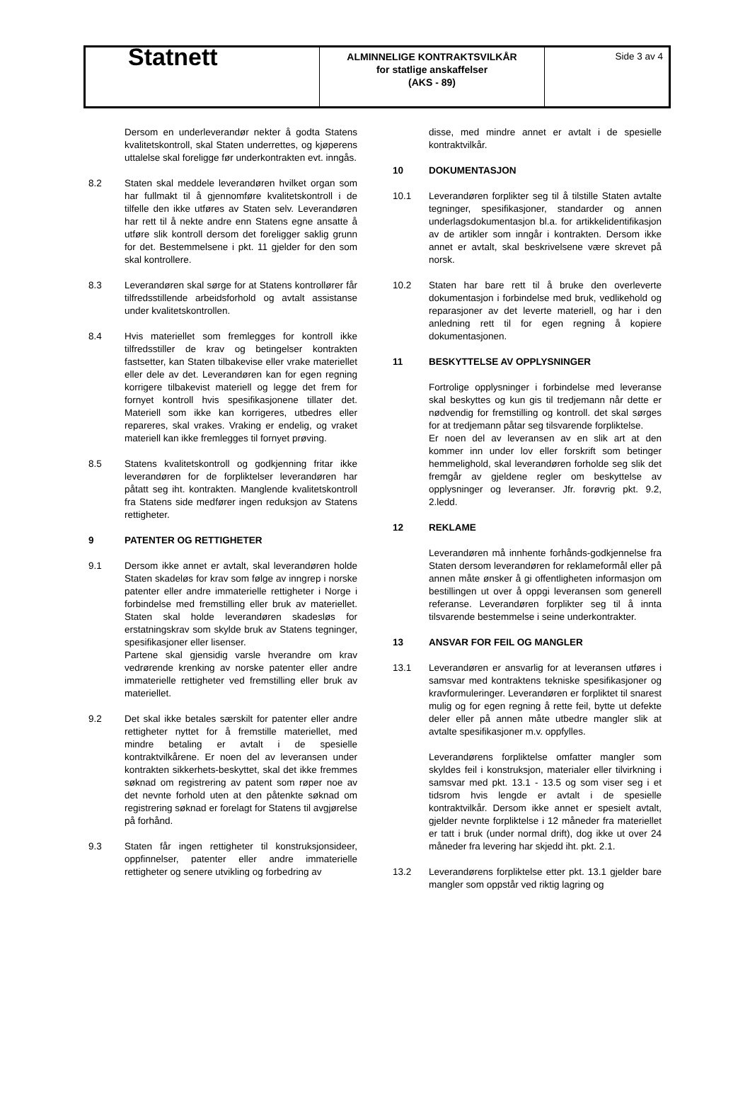| Statnett | ALMINNELIGE KONTRAKTSVILKÅR for statlige anskaffelser (AKS - 89) | Side 3 av 4 |
Dersom en underleverandør nekter å godta Statens kvalitetskontroll, skal Staten underrettes, og kjøperens uttalelse skal foreligge før underkontrakten evt. inngås.
8.2 Staten skal meddele leverandøren hvilket organ som har fullmakt til å gjennomføre kvalitetskontroll i de tilfelle den ikke utføres av Staten selv. Leverandøren har rett til å nekte andre enn Statens egne ansatte å utføre slik kontroll dersom det foreligger saklig grunn for det. Bestemmelsene i pkt. 11 gjelder for den som skal kontrollere.
8.3 Leverandøren skal sørge for at Statens kontrollører får tilfredsstillende arbeidsforhold og avtalt assistanse under kvalitetskontrollen.
8.4 Hvis materiellet som fremlegges for kontroll ikke tilfredsstiller de krav og betingelser kontrakten fastsetter, kan Staten tilbakevise eller vrake materiellet eller dele av det. Leverandøren kan for egen regning korrigere tilbakevist materiell og legge det frem for fornyet kontroll hvis spesifikasjonene tillater det. Materiell som ikke kan korrigeres, utbedres eller repareres, skal vrakes. Vraking er endelig, og vraket materiell kan ikke fremlegges til fornyet prøving.
8.5 Statens kvalitetskontroll og godkjenning fritar ikke leverandøren for de forpliktelser leverandøren har påtatt seg iht. kontrakten. Manglende kvalitetskontroll fra Statens side medfører ingen reduksjon av Statens rettigheter.
9 PATENTER OG RETTIGHETER
9.1 Dersom ikke annet er avtalt, skal leverandøren holde Staten skadeløs for krav som følge av inngrep i norske patenter eller andre immaterielle rettigheter i Norge i forbindelse med fremstilling eller bruk av materiellet. Staten skal holde leverandøren skadesløs for erstatningskrav som skylde bruk av Statens tegninger, spesifikasjoner eller lisenser.
Partene skal gjensidig varsle hverandre om krav vedrørende krenking av norske patenter eller andre immaterielle rettigheter ved fremstilling eller bruk av materiellet.
9.2 Det skal ikke betales særskilt for patenter eller andre rettigheter nyttet for å fremstille materiellet, med mindre betaling er avtalt i de spesielle kontraktvilkårene. Er noen del av leveransen under kontrakten sikkerhets-beskyttet, skal det ikke fremmes søknad om registrering av patent som røper noe av det nevnte forhold uten at den påtenkte søknad om registrering søknad er forelagt for Statens til avgjørelse på forhånd.
9.3 Staten får ingen rettigheter til konstruksjonsideer, oppfinnelser, patenter eller andre immaterielle rettigheter og senere utvikling og forbedring av
disse, med mindre annet er avtalt i de spesielle kontraktvilkår.
10 DOKUMENTASJON
10.1 Leverandøren forplikter seg til å tilstille Staten avtalte tegninger, spesifikasjoner, standarder og annen underlagsdokumentasjon bl.a. for artikkelidentifikasjon av de artikler som inngår i kontrakten. Dersom ikke annet er avtalt, skal beskrivelsene være skrevet på norsk.
10.2 Staten har bare rett til å bruke den overleverte dokumentasjon i forbindelse med bruk, vedlikehold og reparasjoner av det leverte materiell, og har i den anledning rett til for egen regning å kopiere dokumentasjonen.
11 BESKYTTELSE AV OPPLYSNINGER
Fortrolige opplysninger i forbindelse med leveranse skal beskyttes og kun gis til tredjemann når dette er nødvendig for fremstilling og kontroll. det skal sørges for at tredjemann påtar seg tilsvarende forpliktelse.
Er noen del av leveransen av en slik art at den kommer inn under lov eller forskrift som betinger hemmelighold, skal leverandøren forholde seg slik det fremgår av gjeldene regler om beskyttelse av opplysninger og leveranser. Jfr. forøvrig pkt. 9.2, 2.ledd.
12 REKLAME
Leverandøren må innhente forhånds-godkjennelse fra Staten dersom leverandøren for reklameformål eller på annen måte ønsker å gi offentligheten informasjon om bestillingen ut over å oppgi leveransen som generell referanse. Leverandøren forplikter seg til å innta tilsvarende bestemmelse i seine underkontrakter.
13 ANSVAR FOR FEIL OG MANGLER
13.1 Leverandøren er ansvarlig for at leveransen utføres i samsvar med kontraktens tekniske spesifikasjoner og kravformuleringer. Leverandøren er forpliktet til snarest mulig og for egen regning å rette feil, bytte ut defekte deler eller på annen måte utbedre mangler slik at avtalte spesifikasjoner m.v. oppfylles.
Leverandørens forpliktelse omfatter mangler som skyldes feil i konstruksjon, materialer eller tilvirkning i samsvar med pkt. 13.1 - 13.5 og som viser seg i et tidsrom hvis lengde er avtalt i de spesielle kontraktvilkår. Dersom ikke annet er spesielt avtalt, gjelder nevnte forpliktelse i 12 måneder fra materiellet er tatt i bruk (under normal drift), dog ikke ut over 24 måneder fra levering har skjedd iht. pkt. 2.1.
13.2 Leverandørens forpliktelse etter pkt. 13.1 gjelder bare mangler som oppstår ved riktig lagring og